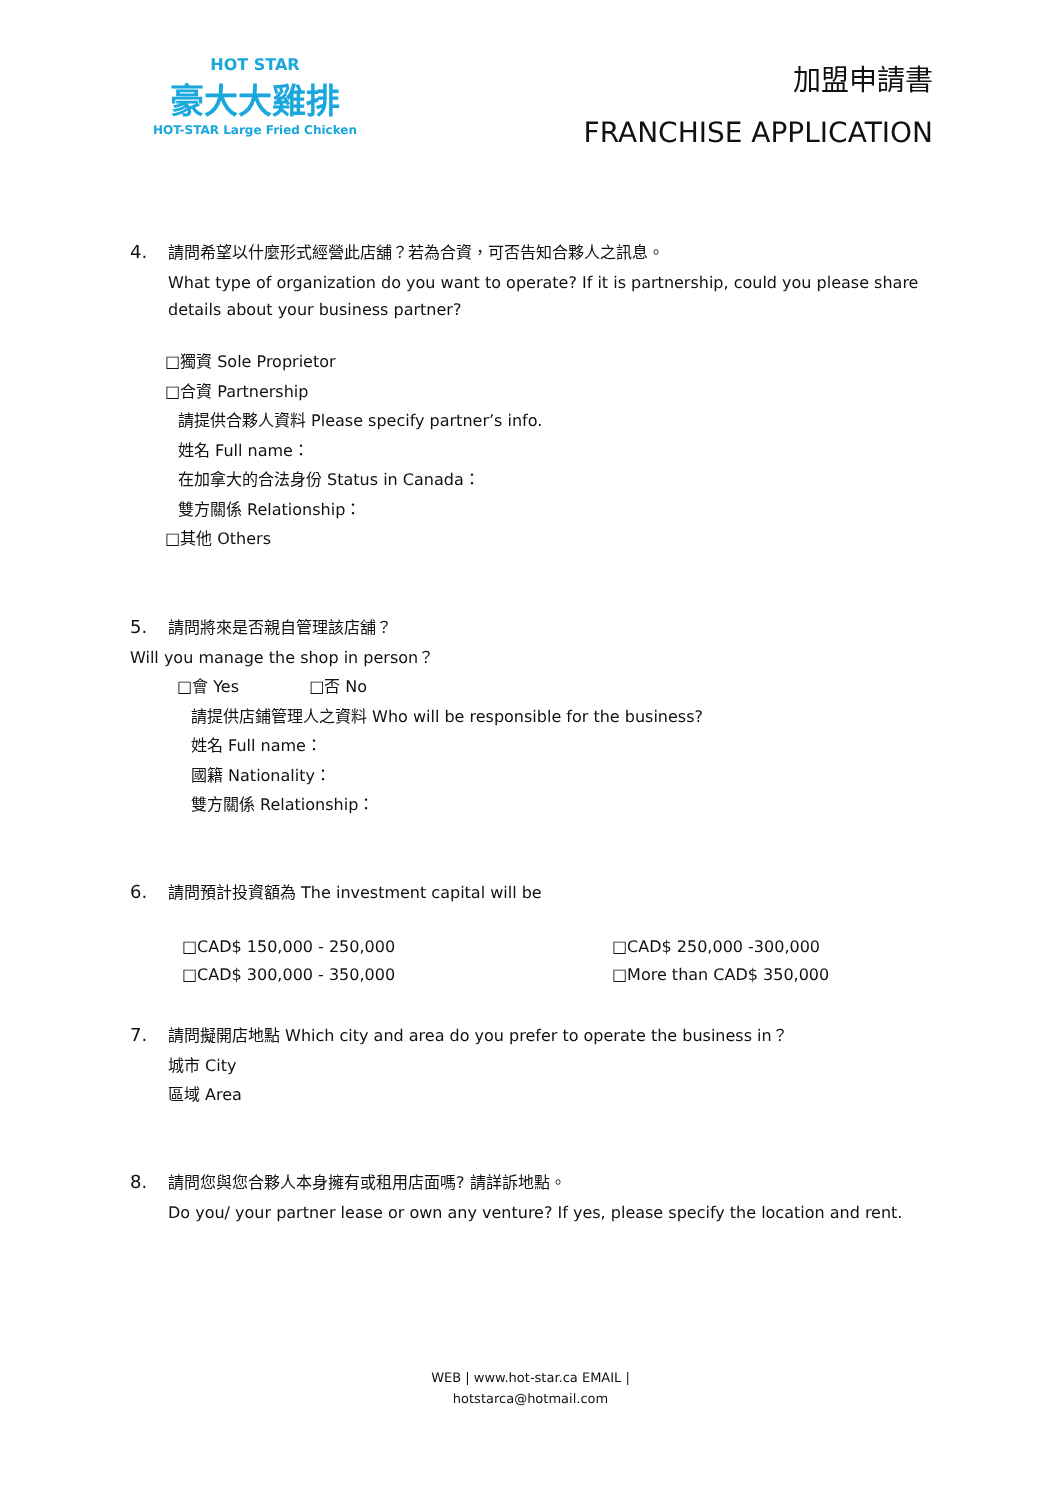HOT STAR
豪大大雞排
HOT-STAR Large Fried Chicken
加盟申請書
FRANCHISE APPLICATION
4. 請問希望以什麼形式經營此店舖？若為合資，可否告知合夥人之訊息。
What type of organization do you want to operate? If it is partnership, could you please share
details about your business partner?
□獨資 Sole Proprietor
□合資 Partnership
請提供合夥人資料 Please specify partner’s info.
姓名 Full name：
在加拿大的合法身份 Status in Canada：
雙方關係 Relationship：
□其他 Others
5. 請問將來是否親自管理該店舖？
Will you manage the shop in person？
□會 Yes □否 No
請提供店鋪管理人之資料 Who will be responsible for the business?
姓名 Full name：
國籍 Nationality：
雙方關係 Relationship：
6. 請問預計投資額為 The investment capital will be
□CAD$ 150,000 - 250,000
□CAD$ 300,000 - 350,000
□CAD$ 250,000 -300,000
□More than CAD$ 350,000
7. 請問擬開店地點 Which city and area do you prefer to operate the business in？
城市 City
區域 Area
8. 請問您與您合夥人本身擁有或租用店面嗎? 請詳訴地點。
Do you/ your partner lease or own any venture? If yes, please specify the location and rent.
WEB | www.hot-star.ca EMAIL |
hotstarca@hotmail.com